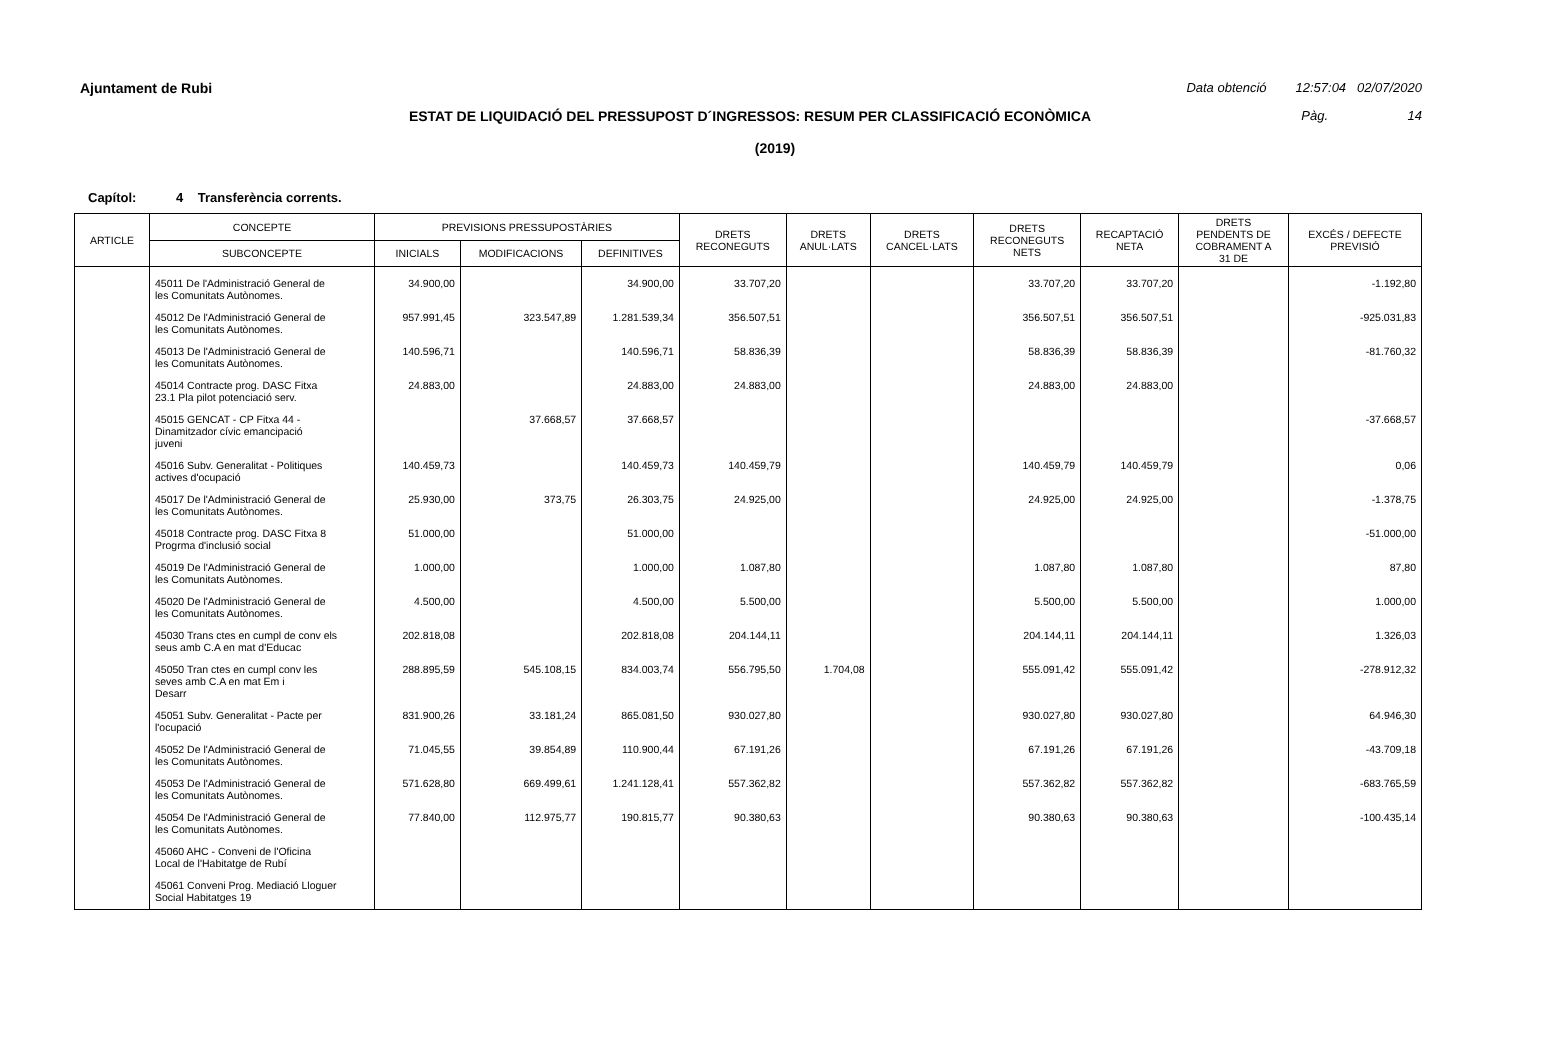Ajuntament de Rubi
Data obtenció 12:57:04 02/07/2020
ESTAT DE LIQUIDACIÓ DEL PRESSUPOST D´INGRESSOS: RESUM PER CLASSIFICACIÓ ECONÒMICA Pàg. 14
(2019)
Capítol: 4 Transferència corrents.
| ARTICLE | CONCEPTE | PREVISIONS PRESSUPOSTÀRIES | | | DRETS RECONEGUTS | DRETS ANUL·LATS | DRETS CANCEL·LATS | DRETS RECONEGUTS NETS | RECAPTACIÓ NETA | DRETS PENDENTS DE COBRAMENT A 31 DE | EXCÉS / DEFECTE PREVISIÓ |
| --- | --- | --- | --- | --- | --- | --- | --- | --- | --- | --- | --- |
| | SUBCONCEPTE | INICIALS | MODIFICACIONS | DEFINITIVES | | | | | | | |
| | 45011 De l'Administració General de les Comunitats Autònomes. | 34.900,00 | | 34.900,00 | 33.707,20 | | | 33.707,20 | 33.707,20 | | -1.192,80 |
| | 45012 De l'Administració General de les Comunitats Autònomes. | 957.991,45 | 323.547,89 | 1.281.539,34 | 356.507,51 | | | 356.507,51 | 356.507,51 | | -925.031,83 |
| | 45013 De l'Administració General de les Comunitats Autònomes. | 140.596,71 | | 140.596,71 | 58.836,39 | | | 58.836,39 | 58.836,39 | | -81.760,32 |
| | 45014 Contracte prog. DASC Fitxa 23.1 Pla pilot potenciació serv. | 24.883,00 | | 24.883,00 | 24.883,00 | | | 24.883,00 | 24.883,00 | | |
| | 45015 GENCAT - CP Fitxa 44 - Dinamitzador cívic emancipació juveni | | 37.668,57 | 37.668,57 | | | | | | | -37.668,57 |
| | 45016 Subv. Generalitat - Politiques actives d'ocupació | 140.459,73 | | 140.459,73 | 140.459,79 | | | 140.459,79 | 140.459,79 | | 0,06 |
| | 45017 De l'Administració General de les Comunitats Autònomes. | 25.930,00 | 373,75 | 26.303,75 | 24.925,00 | | | 24.925,00 | 24.925,00 | | -1.378,75 |
| | 45018 Contracte prog. DASC Fitxa 8 Progrma d'inclusió social | 51.000,00 | | 51.000,00 | | | | | | | -51.000,00 |
| | 45019 De l'Administració General de les Comunitats Autònomes. | 1.000,00 | | 1.000,00 | 1.087,80 | | | 1.087,80 | 1.087,80 | | 87,80 |
| | 45020 De l'Administració General de les Comunitats Autònomes. | 4.500,00 | | 4.500,00 | 5.500,00 | | | 5.500,00 | 5.500,00 | | 1.000,00 |
| | 45030 Trans ctes en cumpl de conv els seus amb C.A en mat d'Educac | 202.818,08 | | 202.818,08 | 204.144,11 | | | 204.144,11 | 204.144,11 | | 1.326,03 |
| | 45050 Tran ctes en cumpl conv les seves amb C.A en mat Em i Desarr | 288.895,59 | 545.108,15 | 834.003,74 | 556.795,50 | 1.704,08 | | 555.091,42 | 555.091,42 | | -278.912,32 |
| | 45051 Subv. Generalitat - Pacte per l'ocupació | 831.900,26 | 33.181,24 | 865.081,50 | 930.027,80 | | | 930.027,80 | 930.027,80 | | 64.946,30 |
| | 45052 De l'Administració General de les Comunitats Autònomes. | 71.045,55 | 39.854,89 | 110.900,44 | 67.191,26 | | | 67.191,26 | 67.191,26 | | -43.709,18 |
| | 45053 De l'Administració General de les Comunitats Autònomes. | 571.628,80 | 669.499,61 | 1.241.128,41 | 557.362,82 | | | 557.362,82 | 557.362,82 | | -683.765,59 |
| | 45054 De l'Administració General de les Comunitats Autònomes. | 77.840,00 | 112.975,77 | 190.815,77 | 90.380,63 | | | 90.380,63 | 90.380,63 | | -100.435,14 |
| | 45060 AHC - Conveni de l'Oficina Local de l'Habitatge de Rubí | | | | | | | | | | |
| | 45061 Conveni Prog. Mediació Lloguer Social Habitatges 19 | | | | | | | | | | |